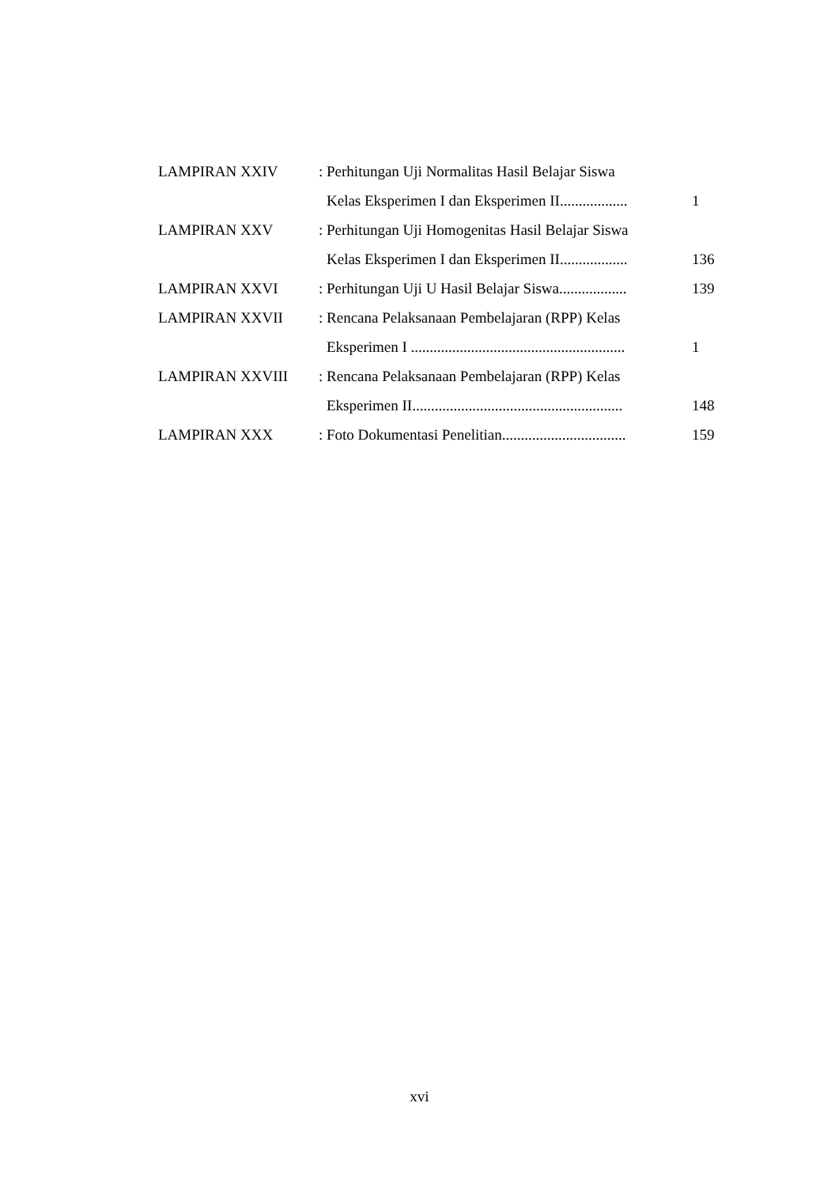| LAMPIRAN XXIV | : Perhitungan Uji Normalitas Hasil Belajar Siswa | |
| | Kelas Eksperimen I dan Eksperimen II.................. | 1 |
| LAMPIRAN XXV | : Perhitungan Uji Homogenitas Hasil Belajar Siswa | |
| | Kelas Eksperimen I dan Eksperimen II.................. | 136 |
| LAMPIRAN XXVI | : Perhitungan Uji U Hasil Belajar Siswa.................. | 139 |
| LAMPIRAN XXVII | : Rencana Pelaksanaan Pembelajaran (RPP) Kelas | |
| | Eksperimen I ......................................................... | 1 |
| LAMPIRAN XXVIII | : Rencana Pelaksanaan Pembelajaran (RPP) Kelas | |
| | Eksperimen II........................................................ | 148 |
| LAMPIRAN XXX | : Foto Dokumentasi Penelitian................................. | 159 |
xvi